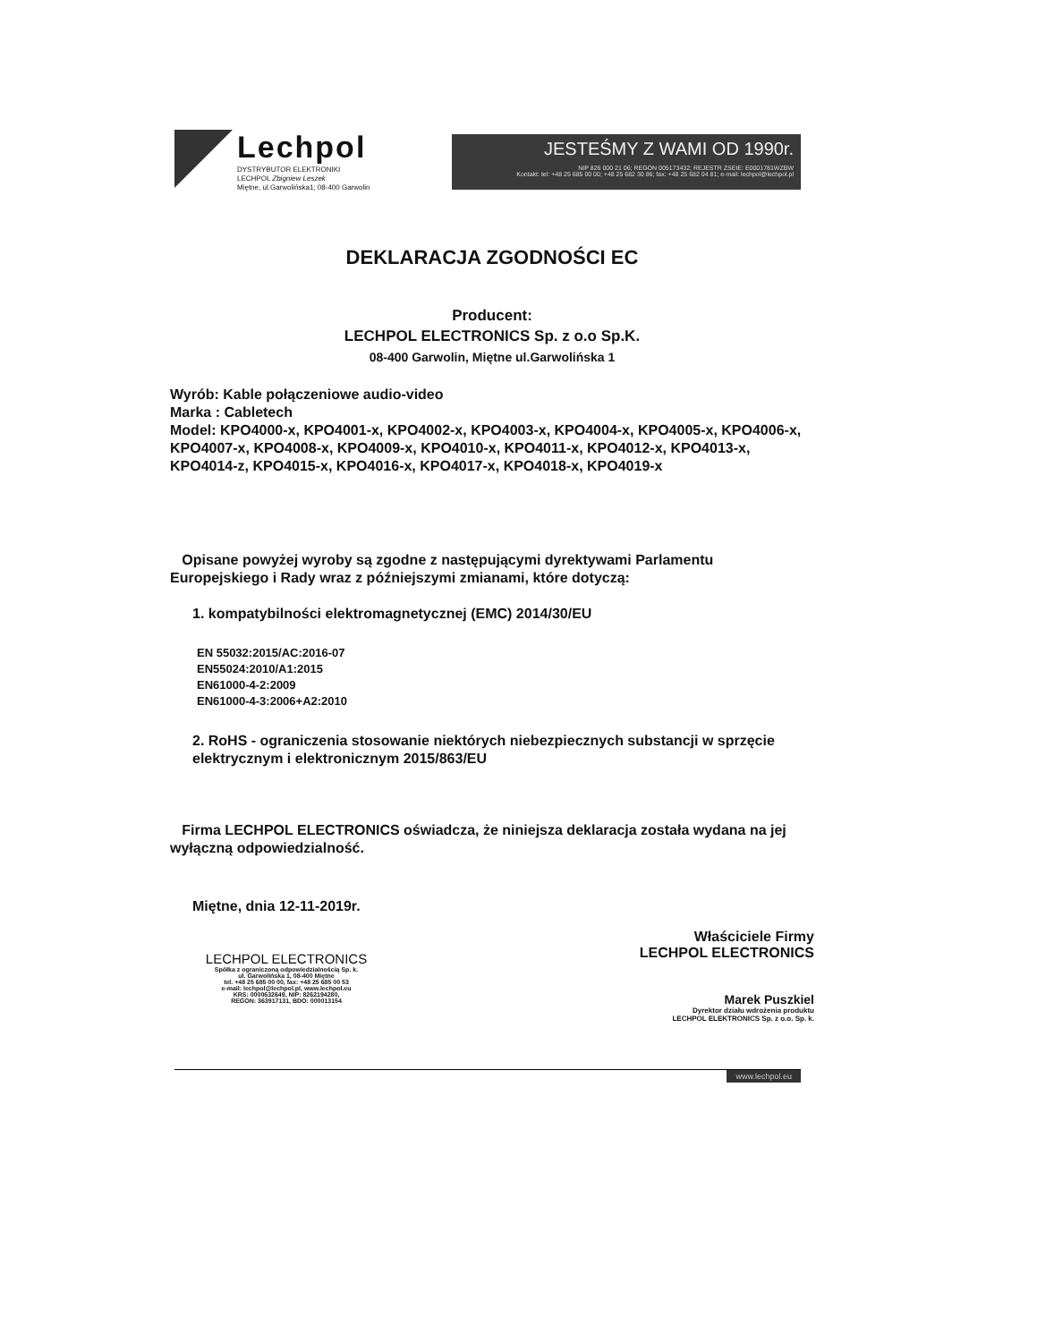Lechpol
DYSTRYBUTOR ELEKTRONIKI
LECHPOL Zbigniew Leszek
Miętne, ul.Garwolińska1; 08-400 Garwolin
JESTEŚMY Z WAMI OD 1990r.
NIP 826 000 21 06; REGON 005173432; REJESTR ZSEIE: E0001781WZBW
Kontakt: tel: +48 25 685 00 00; +48 25 682 30 86; fax: +48 25 682 04 81; e-mail: lechpol@lechpol.pl
DEKLARACJA ZGODNOŚCI EC
Producent:
LECHPOL ELECTRONICS Sp. z o.o Sp.K.
08-400 Garwolin, Miętne ul.Garwolińska 1
Wyrób: Kable połączeniowe audio-video
Marka : Cabletech
Model: KPO4000-x, KPO4001-x, KPO4002-x, KPO4003-x, KPO4004-x, KPO4005-x, KPO4006-x, KPO4007-x, KPO4008-x, KPO4009-x, KPO4010-x, KPO4011-x, KPO4012-x, KPO4013-x, KPO4014-z, KPO4015-x, KPO4016-x, KPO4017-x, KPO4018-x, KPO4019-x
Opisane powyżej wyroby są zgodne z następującymi dyrektywami Parlamentu Europejskiego i Rady wraz z późniejszymi zmianami, które dotyczą:
1. kompatybilności elektromagnetycznej (EMC) 2014/30/EU
EN 55032:2015/AC:2016-07
EN55024:2010/A1:2015
EN61000-4-2:2009
EN61000-4-3:2006+A2:2010
2. RoHS - ograniczenia stosowanie niektórych niebezpiecznych substancji w sprzęcie elektrycznym i elektronicznym 2015/863/EU
Firma LECHPOL ELECTRONICS oświadcza, że niniejsza deklaracja została wydana na jej wyłączną odpowiedzialność.
Miętne, dnia 12-11-2019r.
LECHPOL ELECTRONICS
Spółka z ograniczoną odpowiedzialnością Sp. k.
ul. Garwolińska 1, 08-400 Miętne
tel. +48 25 685 00 00, fax: +48 25 685 00 53
e-mail: lechpol@lechpol.pl, www.lechpol.eu
KRS: 0000632649, NIP: 8262194280,
REGON: 363917131, BDO: 000013154
Właściciele Firmy
LECHPOL ELECTRONICS
Marek Puszkiel
Dyrektor działu wdrożenia produktu
LECHPOL ELEKTRONICS Sp. z o.o. Sp. k.
www.lechpol.eu